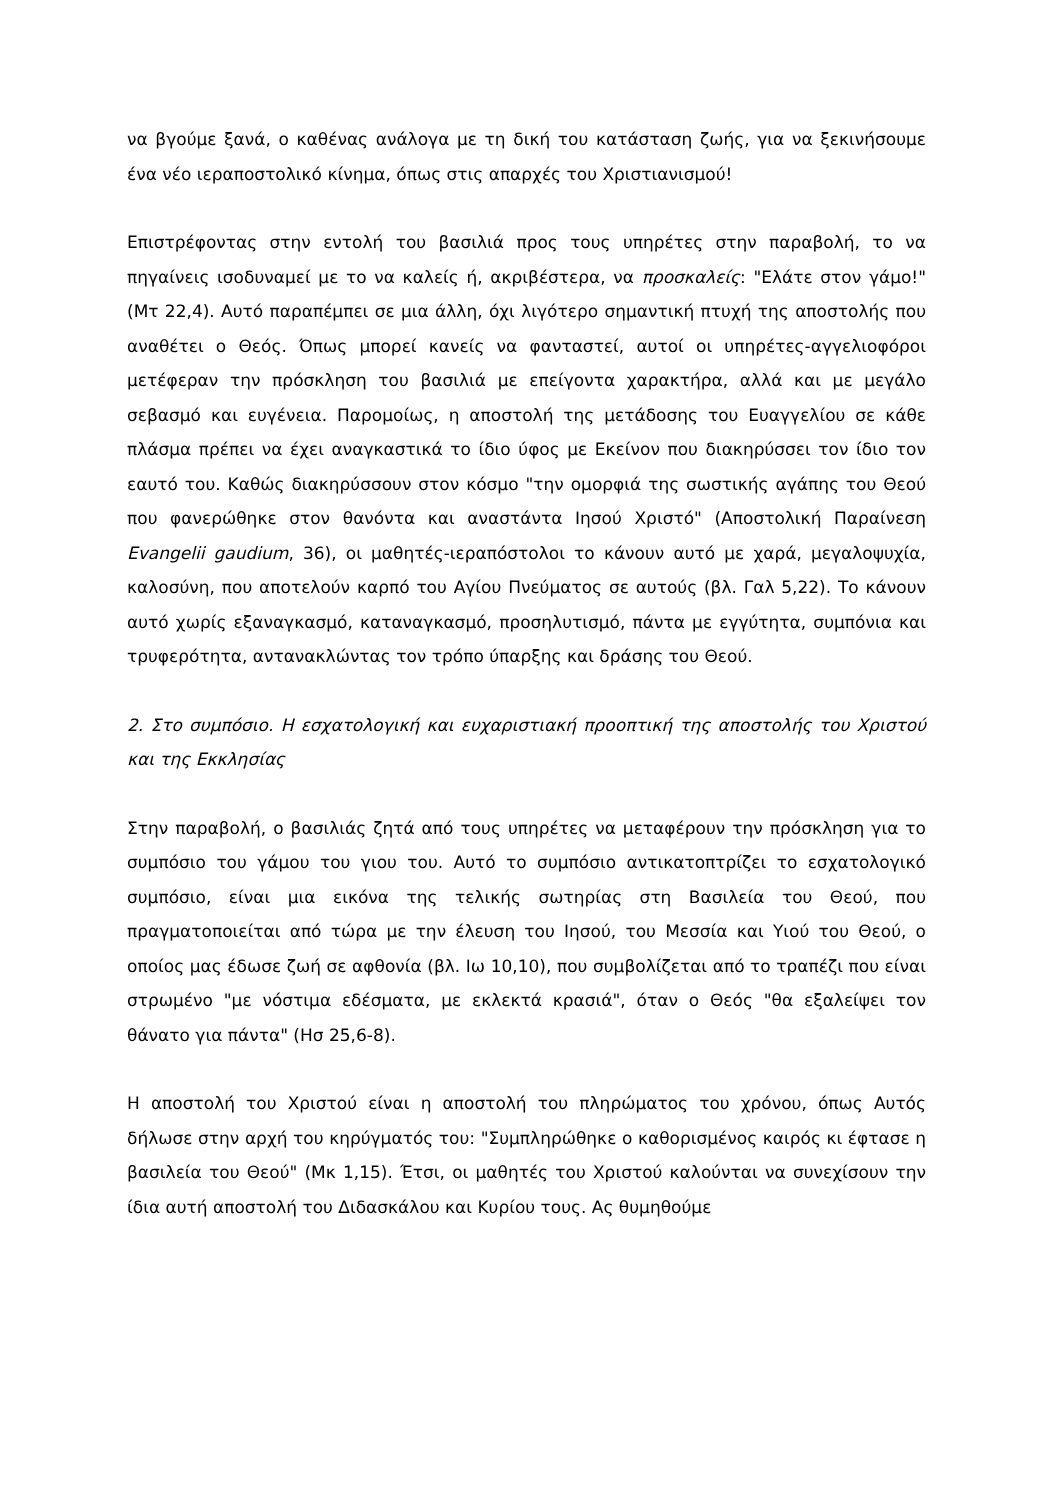να βγούμε ξανά, ο καθένας ανάλογα με τη δική του κατάσταση ζωής, για να ξεκινήσουμε ένα νέο ιεραποστολικό κίνημα, όπως στις απαρχές του Χριστιανισμού!
Επιστρέφοντας στην εντολή του βασιλιά προς τους υπηρέτες στην παραβολή, το να πηγαίνεις ισοδυναμεί με το να καλείς ή, ακριβέστερα, να προσκαλείς: "Ελάτε στον γάμο!" (Μτ 22,4). Αυτό παραπέμπει σε μια άλλη, όχι λιγότερο σημαντική πτυχή της αποστολής που αναθέτει ο Θεός. Όπως μπορεί κανείς να φανταστεί, αυτοί οι υπηρέτες-αγγελιοφόροι μετέφεραν την πρόσκληση του βασιλιά με επείγοντα χαρακτήρα, αλλά και με μεγάλο σεβασμό και ευγένεια. Παρομοίως, η αποστολή της μετάδοσης του Ευαγγελίου σε κάθε πλάσμα πρέπει να έχει αναγκαστικά το ίδιο ύφος με Εκείνον που διακηρύσσει τον ίδιο τον εαυτό του. Καθώς διακηρύσσουν στον κόσμο "την ομορφιά της σωστικής αγάπης του Θεού που φανερώθηκε στον θανόντα και αναστάντα Ιησού Χριστό" (Αποστολική Παραίνεση Evangelii gaudium, 36), οι μαθητές-ιεραπόστολοι το κάνουν αυτό με χαρά, μεγαλοψυχία, καλοσύνη, που αποτελούν καρπό του Αγίου Πνεύματος σε αυτούς (βλ. Γαλ 5,22). Το κάνουν αυτό χωρίς εξαναγκασμό, καταναγκασμό, προσηλυτισμό, πάντα με εγγύτητα, συμπόνια και τρυφερότητα, αντανακλώντας τον τρόπο ύπαρξης και δράσης του Θεού.
2. Στο συμπόσιο. Η εσχατολογική και ευχαριστιακή προοπτική της αποστολής του Χριστού και της Εκκλησίας
Στην παραβολή, ο βασιλιάς ζητά από τους υπηρέτες να μεταφέρουν την πρόσκληση για το συμπόσιο του γάμου του γιου του. Αυτό το συμπόσιο αντικατοπτρίζει το εσχατολογικό συμπόσιο, είναι μια εικόνα της τελικής σωτηρίας στη Βασιλεία του Θεού, που πραγματοποιείται από τώρα με την έλευση του Ιησού, του Μεσσία και Υιού του Θεού, ο οποίος μας έδωσε ζωή σε αφθονία (βλ. Ιω 10,10), που συμβολίζεται από το τραπέζι που είναι στρωμένο "με νόστιμα εδέσματα, με εκλεκτά κρασιά", όταν ο Θεός "θα εξαλείψει τον θάνατο για πάντα" (Ησ 25,6-8).
Η αποστολή του Χριστού είναι η αποστολή του πληρώματος του χρόνου, όπως Αυτός δήλωσε στην αρχή του κηρύγματός του: "Συμπληρώθηκε ο καθορισμένος καιρός κι έφτασε η βασιλεία του Θεού" (Μκ 1,15). Έτσι, οι μαθητές του Χριστού καλούνται να συνεχίσουν την ίδια αυτή αποστολή του Διδασκάλου και Κυρίου τους. Ας θυμηθούμε